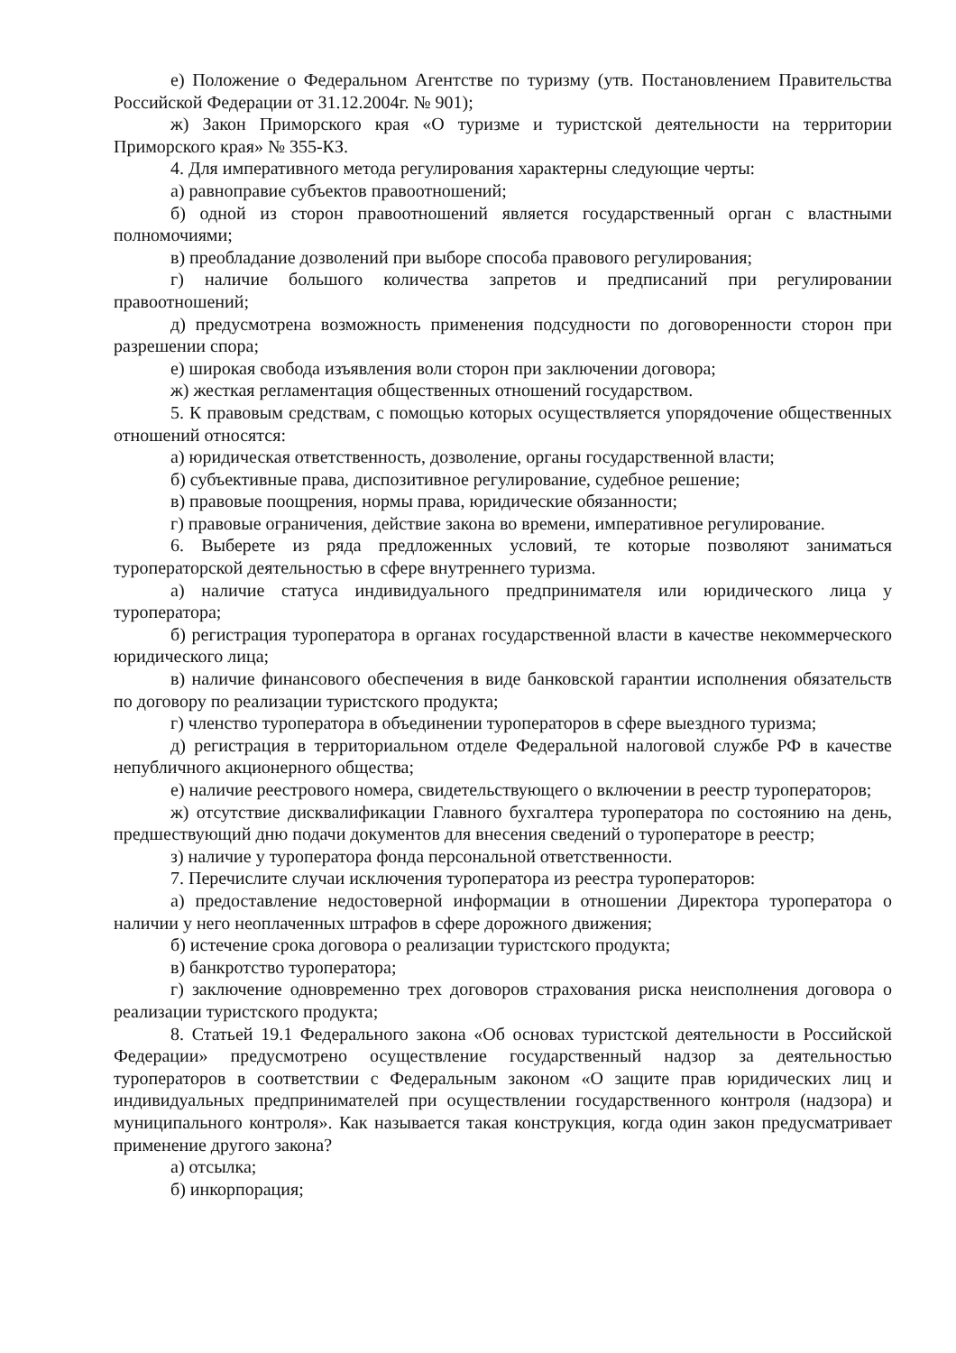е) Положение о Федеральном Агентстве по туризму (утв. Постановлением Правительства Российской Федерации от 31.12.2004г. № 901);
ж) Закон Приморского края «О туризме и туристской деятельности на территории Приморского края» № 355-КЗ.
4. Для императивного метода регулирования характерны следующие черты:
а) равноправие субъектов правоотношений;
б) одной из сторон правоотношений является государственный орган с властными полномочиями;
в) преобладание дозволений при выборе способа правового регулирования;
г) наличие большого количества запретов и предписаний при регулировании правоотношений;
д) предусмотрена возможность применения подсудности по договоренности сторон при разрешении спора;
е) широкая свобода изъявления воли сторон при заключении договора;
ж) жесткая регламентация общественных отношений государством.
5. К правовым средствам, с помощью которых осуществляется упорядочение общественных отношений относятся:
а) юридическая ответственность, дозволение, органы государственной власти;
б) субъективные права, диспозитивное регулирование, судебное решение;
в) правовые поощрения, нормы права, юридические обязанности;
г) правовые ограничения, действие закона во времени, императивное регулирование.
6. Выберете из ряда предложенных условий, те которые позволяют заниматься туроператорской деятельностью в сфере внутреннего туризма.
а) наличие статуса индивидуального предпринимателя или юридического лица у туроператора;
б) регистрация туроператора в органах государственной власти в качестве некоммерческого юридического лица;
в) наличие финансового обеспечения в виде банковской гарантии исполнения обязательств по договору по реализации туристского продукта;
г) членство туроператора в объединении туроператоров в сфере выездного туризма;
д) регистрация в территориальном отделе Федеральной налоговой службе РФ в качестве непубличного акционерного общества;
е) наличие реестрового номера, свидетельствующего о включении в реестр туроператоров;
ж) отсутствие дисквалификации Главного бухгалтера туроператора по состоянию на день, предшествующий дню подачи документов для внесения сведений о туроператоре в реестр;
з) наличие у туроператора фонда персональной ответственности.
7. Перечислите случаи исключения туроператора из реестра туроператоров:
а) предоставление недостоверной информации в отношении Директора туроператора о наличии у него неоплаченных штрафов в сфере дорожного движения;
б) истечение срока договора о реализации туристского продукта;
в) банкротство туроператора;
г) заключение одновременно трех договоров страхования риска неисполнения договора о реализации туристского продукта;
8. Статьей 19.1 Федерального закона «Об основах туристской деятельности в Российской Федерации» предусмотрено осуществление государственный надзор за деятельностью туроператоров в соответствии с Федеральным законом «О защите прав юридических лиц и индивидуальных предпринимателей при осуществлении государственного контроля (надзора) и муниципального контроля». Как называется такая конструкция, когда один закон предусматривает применение другого закона?
а) отсылка;
б) инкорпорация;